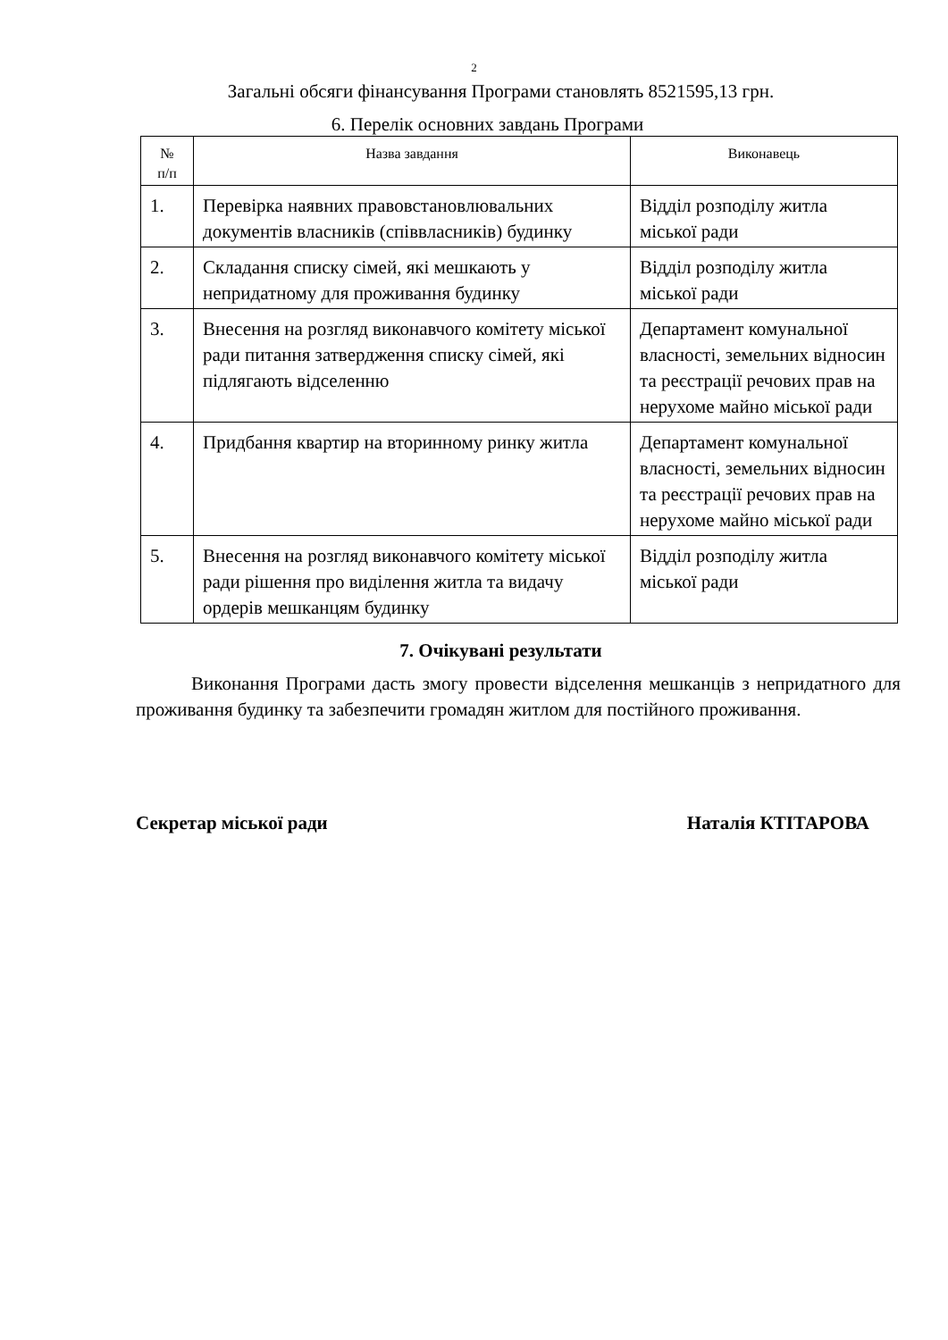2
Загальні обсяги фінансування Програми становлять 8521595,13 грн.
6. Перелік основних завдань Програми
| № п/п | Назва завдання | Виконавець |
| --- | --- | --- |
| 1. | Перевірка наявних правовстановлювальних документів власників (співвласників) будинку | Відділ розподілу житла міської ради |
| 2. | Складання списку сімей, які мешкають у непридатному для проживання будинку | Відділ розподілу житла міської ради |
| 3. | Внесення на розгляд виконавчого комітету міської ради питання затвердження списку сімей, які підлягають відселенню | Департамент комунальної власності, земельних відносин та реєстрації речових прав на нерухоме майно міської ради |
| 4. | Придбання квартир на вторинному ринку житла | Департамент комунальної власності, земельних відносин та реєстрації речових прав на нерухоме майно міської ради |
| 5. | Внесення на розгляд виконавчого комітету міської ради рішення про виділення житла та видачу ордерів мешканцям будинку | Відділ розподілу житла міської ради |
7. Очікувані результати
Виконання Програми дасть змогу провести відселення мешканців з непридатного для проживання будинку та забезпечити громадян житлом для постійного проживання.
Секретар міської ради Наталія КТІТАРОВА